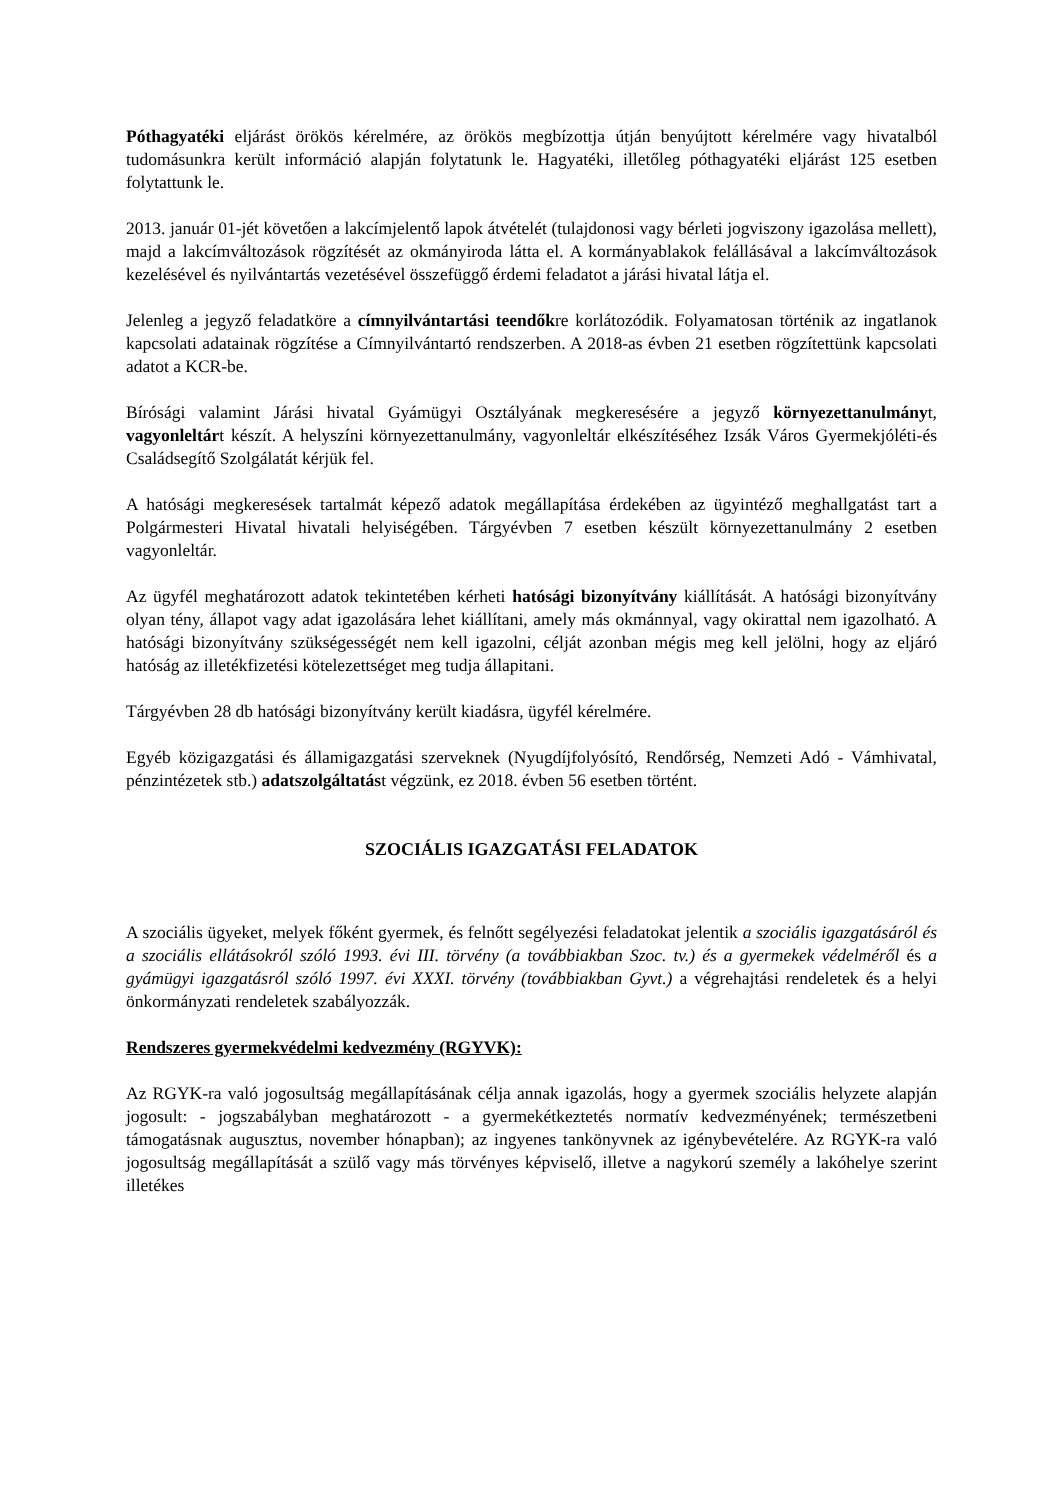Póthagyatéki eljárást örökös kérelmére, az örökös megbízottja útján benyújtott kérelmére vagy hivatalból tudomásunkra került információ alapján folytatunk le. Hagyatéki, illetőleg póthagyatéki eljárást 125 esetben folytattunk le.
2013. január 01-jét követően a lakcímjelentő lapok átvételét (tulajdonosi vagy bérleti jogviszony igazolása mellett), majd a lakcímváltozások rögzítését az okmányiroda látta el. A kormányablakok felállásával a lakcímváltozások kezelésével és nyilvántartás vezetésével összefüggő érdemi feladatot a járási hivatal látja el.
Jelenleg a jegyző feladatköre a címnyilvántartási teendőkre korlátozódik. Folyamatosan történik az ingatlanok kapcsolati adatainak rögzítése a Címnyilvántartó rendszerben. A 2018-as évben 21 esetben rögzítettünk kapcsolati adatot a KCR-be.
Bírósági valamint Járási hivatal Gyámügyi Osztályának megkeresésére a jegyző környezettanulmányt, vagyonleltárt készít. A helyszíni környezettanulmány, vagyonleltár elkészítéséhez Izsák Város Gyermekjóléti-és Családsegítő Szolgálatát kérjük fel.
A hatósági megkeresések tartalmát képező adatok megállapítása érdekében az ügyintéző meghallgatást tart a Polgármesteri Hivatal hivatali helyiségében. Tárgyévben 7 esetben készült környezettanulmány 2 esetben vagyonleltár.
Az ügyfél meghatározott adatok tekintetében kérheti hatósági bizonyítvány kiállítását. A hatósági bizonyítvány olyan tény, állapot vagy adat igazolására lehet kiállítani, amely más okmánnyal, vagy okirattal nem igazolható. A hatósági bizonyítvány szükségességét nem kell igazolni, célját azonban mégis meg kell jelölni, hogy az eljáró hatóság az illetékfizetési kötelezettséget meg tudja állapitani.
Tárgyévben 28 db hatósági bizonyítvány került kiadásra, ügyfél kérelmére.
Egyéb közigazgatási és államigazgatási szerveknek (Nyugdíjfolyósító, Rendőrség, Nemzeti Adó - Vámhivatal, pénzintézetek stb.) adatszolgáltatást végzünk, ez 2018. évben 56 esetben történt.
SZOCIÁLIS IGAZGATÁSI FELADATOK
A szociális ügyeket, melyek főként gyermek, és felnőtt segélyezési feladatokat jelentik a szociális igazgatásáról és a szociális ellátásokról szóló 1993. évi III. törvény (a továbbiakban Szoc. tv.) és a gyermekek védelméről és a gyámügyi igazgatásról szóló 1997. évi XXXI. törvény (továbbiakban Gyvt.) a végrehajtási rendeletek és a helyi önkormányzati rendeletek szabályozzák.
Rendszeres gyermekvédelmi kedvezmény (RGYVK):
Az RGYK-ra való jogosultság megállapításának célja annak igazolás, hogy a gyermek szociális helyzete alapján jogosult: - jogszabályban meghatározott - a gyermekétkeztetés normatív kedvezményének; természetbeni támogatásnak augusztus, november hónapban); az ingyenes tankönyvnek az igénybevételére. Az RGYK-ra való jogosultság megállapítását a szülő vagy más törvényes képviselő, illetve a nagykorú személy a lakóhelye szerint illetékes